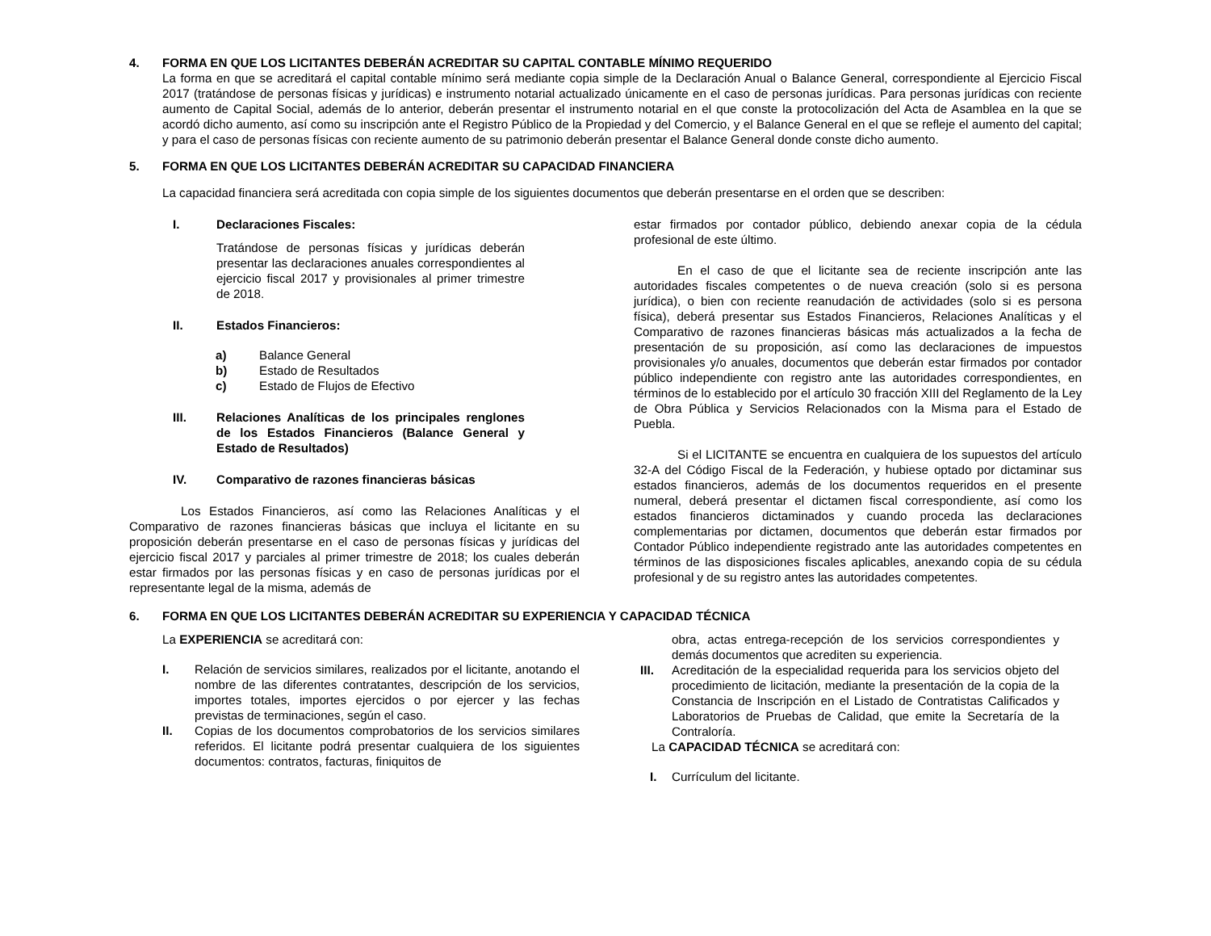4. FORMA EN QUE LOS LICITANTES DEBERÁN ACREDITAR SU CAPITAL CONTABLE MÍNIMO REQUERIDO
La forma en que se acreditará el capital contable mínimo será mediante copia simple de la Declaración Anual o Balance General, correspondiente al Ejercicio Fiscal 2017 (tratándose de personas físicas y jurídicas) e instrumento notarial actualizado únicamente en el caso de personas jurídicas. Para personas jurídicas con reciente aumento de Capital Social, además de lo anterior, deberán presentar el instrumento notarial en el que conste la protocolización del Acta de Asamblea en la que se acordó dicho aumento, así como su inscripción ante el Registro Público de la Propiedad y del Comercio, y el Balance General en el que se refleje el aumento del capital; y para el caso de personas físicas con reciente aumento de su patrimonio deberán presentar el Balance General donde conste dicho aumento.
5. FORMA EN QUE LOS LICITANTES DEBERÁN ACREDITAR SU CAPACIDAD FINANCIERA
La capacidad financiera será acreditada con copia simple de los siguientes documentos que deberán presentarse en el orden que se describen:
I. Declaraciones Fiscales:
Tratándose de personas físicas y jurídicas deberán presentar las declaraciones anuales correspondientes al ejercicio fiscal 2017 y provisionales al primer trimestre de 2018.
II. Estados Financieros:
a) Balance General
b) Estado de Resultados
c) Estado de Flujos de Efectivo
III. Relaciones Analíticas de los principales renglones de los Estados Financieros (Balance General y Estado de Resultados)
IV. Comparativo de razones financieras básicas
Los Estados Financieros, así como las Relaciones Analíticas y el Comparativo de razones financieras básicas que incluya el licitante en su proposición deberán presentarse en el caso de personas físicas y jurídicas del ejercicio fiscal 2017 y parciales al primer trimestre de 2018; los cuales deberán estar firmados por las personas físicas y en caso de personas jurídicas por el representante legal de la misma, además de
estar firmados por contador público, debiendo anexar copia de la cédula profesional de este último.
En el caso de que el licitante sea de reciente inscripción ante las autoridades fiscales competentes o de nueva creación (solo si es persona jurídica), o bien con reciente reanudación de actividades (solo si es persona física), deberá presentar sus Estados Financieros, Relaciones Analíticas y el Comparativo de razones financieras básicas más actualizados a la fecha de presentación de su proposición, así como las declaraciones de impuestos provisionales y/o anuales, documentos que deberán estar firmados por contador público independiente con registro ante las autoridades correspondientes, en términos de lo establecido por el artículo 30 fracción XIII del Reglamento de la Ley de Obra Pública y Servicios Relacionados con la Misma para el Estado de Puebla.
Si el LICITANTE se encuentra en cualquiera de los supuestos del artículo 32-A del Código Fiscal de la Federación, y hubiese optado por dictaminar sus estados financieros, además de los documentos requeridos en el presente numeral, deberá presentar el dictamen fiscal correspondiente, así como los estados financieros dictaminados y cuando proceda las declaraciones complementarias por dictamen, documentos que deberán estar firmados por Contador Público independiente registrado ante las autoridades competentes en términos de las disposiciones fiscales aplicables, anexando copia de su cédula profesional y de su registro antes las autoridades competentes.
6. FORMA EN QUE LOS LICITANTES DEBERÁN ACREDITAR SU EXPERIENCIA Y CAPACIDAD TÉCNICA
La EXPERIENCIA se acreditará con:
I. Relación de servicios similares, realizados por el licitante, anotando el nombre de las diferentes contratantes, descripción de los servicios, importes totales, importes ejercidos o por ejercer y las fechas previstas de terminaciones, según el caso.
II. Copias de los documentos comprobatorios de los servicios similares referidos. El licitante podrá presentar cualquiera de los siguientes documentos: contratos, facturas, finiquitos de
obra, actas entrega-recepción de los servicios correspondientes y demás documentos que acrediten su experiencia.
III. Acreditación de la especialidad requerida para los servicios objeto del procedimiento de licitación, mediante la presentación de la copia de la Constancia de Inscripción en el Listado de Contratistas Calificados y Laboratorios de Pruebas de Calidad, que emite la Secretaría de la Contraloría.
La CAPACIDAD TÉCNICA se acreditará con:
I. Currículum del licitante.